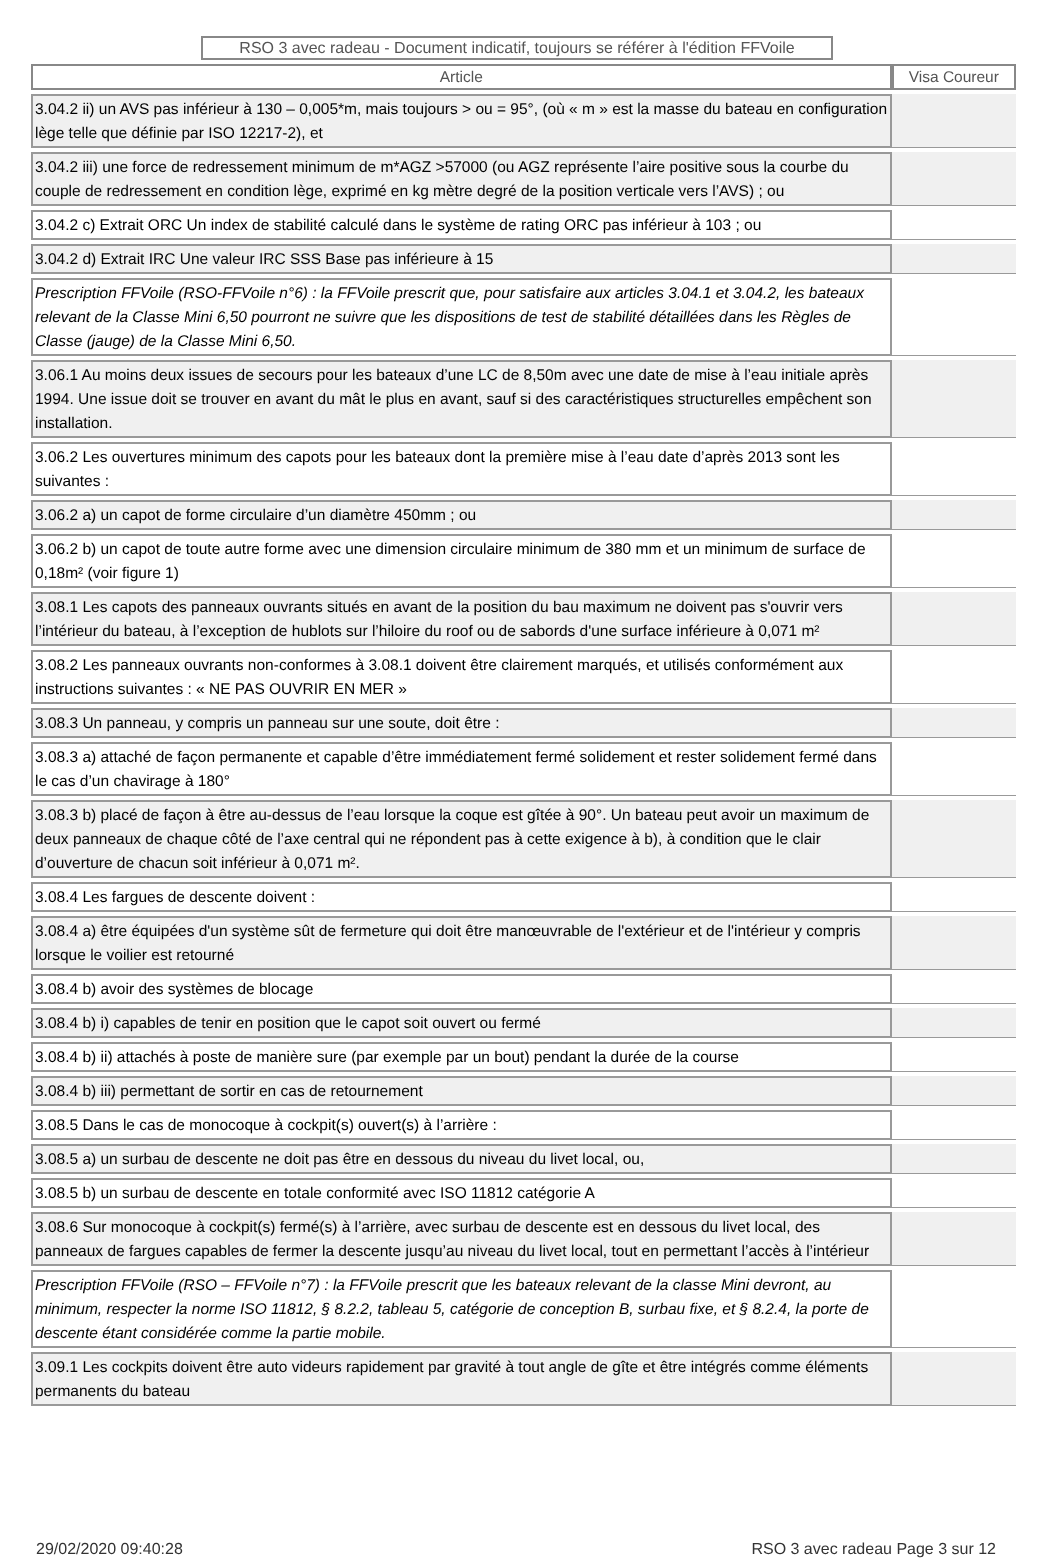RSO 3 avec radeau - Document indicatif, toujours se référer à l'édition FFVoile
| Article | Visa Coureur |
| --- | --- |
| 3.04.2 ii) un AVS pas inférieur à 130 – 0,005*m, mais toujours > ou = 95°, (où « m » est la masse du bateau en configuration lège telle que définie par ISO 12217-2), et | |
| 3.04.2 iii) une force de redressement minimum de m*AGZ >57000 (ou AGZ représente l’aire positive sous la courbe du couple de redressement en condition lège, exprimé en kg mètre degré de la position verticale vers l’AVS) ; ou | |
| 3.04.2 c) Extrait ORC Un index de stabilité calculé dans le système de rating ORC pas inférieur à 103 ; ou | |
| 3.04.2 d) Extrait IRC Une valeur IRC SSS Base pas inférieure à 15 | |
| Prescription FFVoile (RSO-FFVoile n°6) : la FFVoile prescrit que, pour satisfaire aux articles 3.04.1 et 3.04.2, les bateaux relevant de la Classe Mini 6,50 pourront ne suivre que les dispositions de test de stabilité détaillées dans les Règles de Classe (jauge) de la Classe Mini 6,50. | |
| 3.06.1 Au moins deux issues de secours pour les bateaux d’une LC de 8,50m avec une date de mise à l’eau initiale après 1994. Une issue doit se trouver en avant du mât le plus en avant, sauf si des caractéristiques structurelles empêchent son installation. | |
| 3.06.2 Les ouvertures minimum des capots pour les bateaux dont la première mise à l’eau date d’après 2013 sont les suivantes : | |
| 3.06.2 a) un capot de forme circulaire d’un diamètre 450mm ; ou | |
| 3.06.2 b) un capot de toute autre forme avec une dimension circulaire minimum de 380 mm et un minimum de surface de 0,18m² (voir figure 1) | |
| 3.08.1 Les capots des panneaux ouvrants situés en avant de la position du bau maximum ne doivent pas s'ouvrir vers l’intérieur du bateau, à l’exception de hublots sur l’hiloire du roof ou de sabords d'une surface inférieure à 0,071 m² | |
| 3.08.2 Les panneaux ouvrants non-conformes à 3.08.1 doivent être clairement marqués, et utilisés conformément aux instructions suivantes : « NE PAS OUVRIR EN MER » | |
| 3.08.3 Un panneau, y compris un panneau sur une soute, doit être : | |
| 3.08.3 a) attaché de façon permanente et capable d’être immédiatement fermé solidement et rester solidement fermé dans le cas d’un chavirage à 180° | |
| 3.08.3 b) placé de façon à être au-dessus de l’eau lorsque la coque est gîtée à 90°. Un bateau peut avoir un maximum de deux panneaux de chaque côté de l’axe central qui ne répondent pas à cette exigence à b), à condition que le clair d’ouverture de chacun soit inférieur à 0,071 m². | |
| 3.08.4 Les fargues de descente doivent : | |
| 3.08.4 a) être équipées d'un système sût de fermeture qui doit être manœuvrable de l'extérieur et de l'intérieur y compris lorsque le voilier est retourné | |
| 3.08.4 b) avoir des systèmes de blocage | |
| 3.08.4 b) i) capables de tenir en position que le capot soit ouvert ou fermé | |
| 3.08.4 b) ii) attachés à poste de manière sure (par exemple par un bout) pendant la durée de la course | |
| 3.08.4 b) iii) permettant de sortir en cas de retournement | |
| 3.08.5 Dans le cas de monocoque à cockpit(s) ouvert(s) à l’arrière : | |
| 3.08.5 a) un surbau de descente ne doit pas être en dessous du niveau du livet local, ou, | |
| 3.08.5 b) un surbau de descente en totale conformité avec ISO 11812 catégorie A | |
| 3.08.6 Sur monocoque à cockpit(s) fermé(s) à l’arrière, avec surbau de descente est en dessous du livet local, des panneaux de fargues capables de fermer la descente jusqu’au niveau du livet local, tout en permettant l’accès à l’intérieur | |
| Prescription FFVoile (RSO – FFVoile n°7) : la FFVoile prescrit que les bateaux relevant de la classe Mini devront, au minimum, respecter la norme ISO 11812, § 8.2.2, tableau 5, catégorie de conception B, surbau fixe, et § 8.2.4, la porte de descente étant considérée comme la partie mobile. | |
| 3.09.1 Les cockpits doivent être auto videurs rapidement par gravité à tout angle de gîte et être intégrés comme éléments permanents du bateau | |
29/02/2020 09:40:28 RSO 3 avec radeau Page 3 sur 12